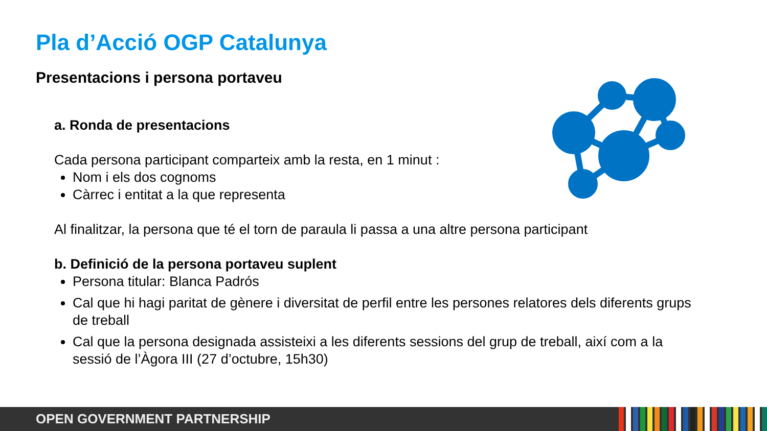Pla d’Acció OGP Catalunya
Presentacions i persona portaveu
a. Ronda de presentacions
Cada persona participant comparteix amb la resta, en 1 minut :
Nom i els dos cognoms
Càrrec i entitat a la que representa
Al finalitzar, la persona que té el torn de paraula li passa a una altre persona participant
b. Definició de la persona portaveu suplent
Persona titular: Blanca Padrós
Cal que hi hagi paritat de gènere i diversitat de perfil entre les persones relatores dels diferents grups de treball
Cal que la persona designada assisteixi a les diferents sessions del grup de treball, així com a la sessió de l’Àgora III (27 d’octubre, 15h30)
OPEN GOVERNMENT PARTNERSHIP